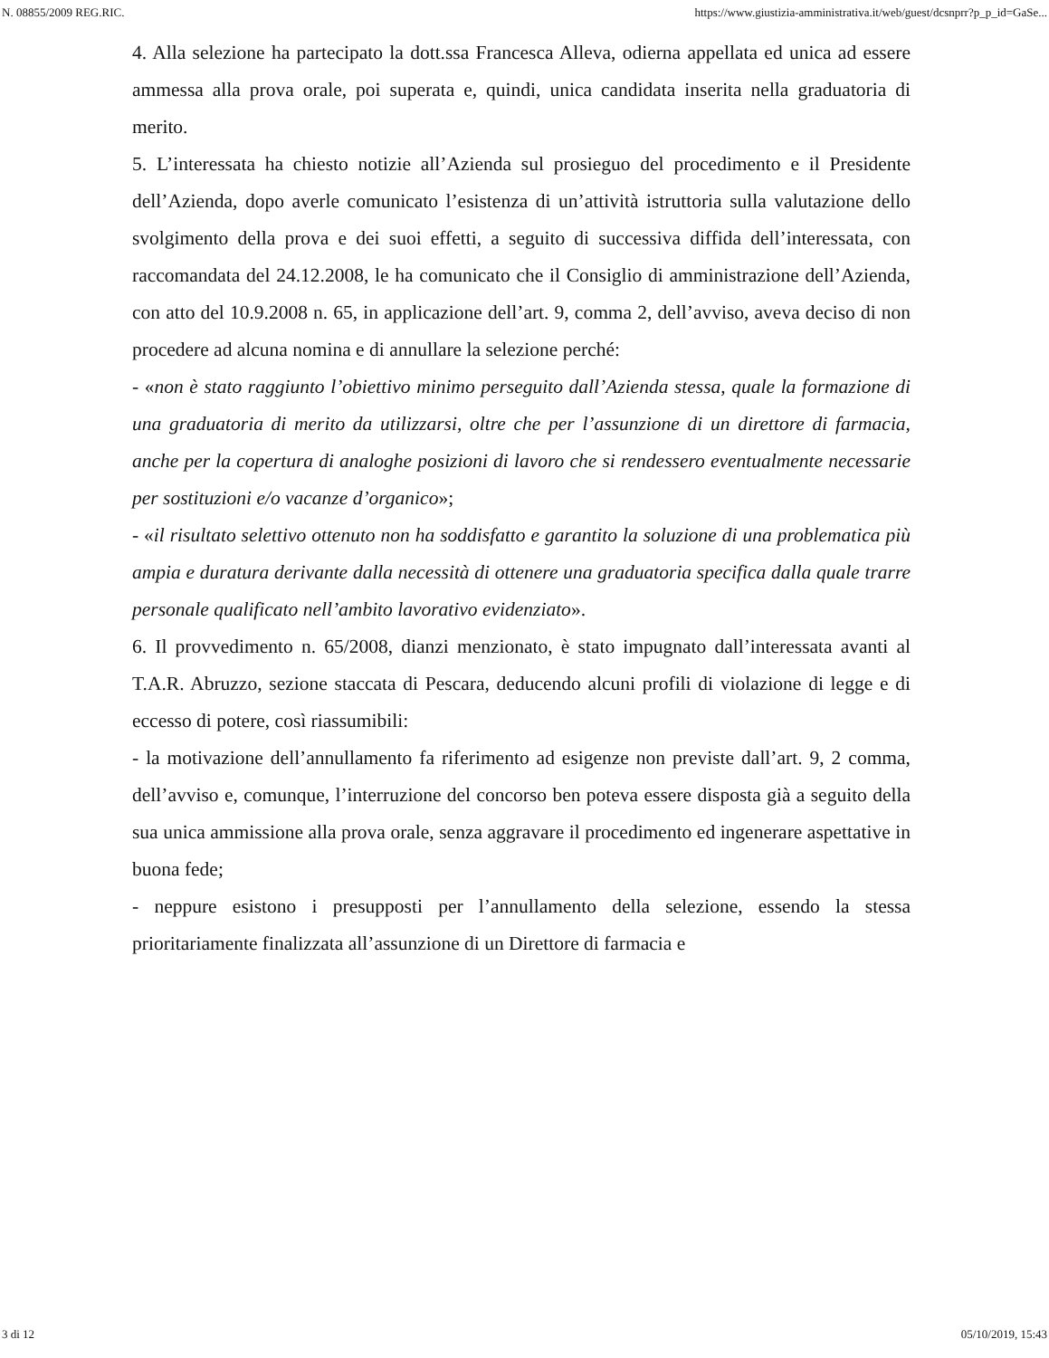N. 08855/2009 REG.RIC. https://www.giustizia-amministrativa.it/web/guest/dcsnprr?p_p_id=GaSe...
4. Alla selezione ha partecipato la dott.ssa Francesca Alleva, odierna appellata ed unica ad essere ammessa alla prova orale, poi superata e, quindi, unica candidata inserita nella graduatoria di merito.
5. L’interessata ha chiesto notizie all’Azienda sul prosieguo del procedimento e il Presidente dell’Azienda, dopo averle comunicato l’esistenza di un’attività istruttoria sulla valutazione dello svolgimento della prova e dei suoi effetti, a seguito di successiva diffida dell’interessata, con raccomandata del 24.12.2008, le ha comunicato che il Consiglio di amministrazione dell’Azienda, con atto del 10.9.2008 n. 65, in applicazione dell’art. 9, comma 2, dell’avviso, aveva deciso di non procedere ad alcuna nomina e di annullare la selezione perché:
- «non è stato raggiunto l’obiettivo minimo perseguito dall’Azienda stessa, quale la formazione di una graduatoria di merito da utilizzarsi, oltre che per l’assunzione di un direttore di farmacia, anche per la copertura di analoghe posizioni di lavoro che si rendessero eventualmente necessarie per sostituzioni e/o vacanze d’organico»;
- «il risultato selettivo ottenuto non ha soddisfatto e garantito la soluzione di una problematica più ampia e duratura derivante dalla necessità di ottenere una graduatoria specifica dalla quale trarre personale qualificato nell’ambito lavorativo evidenziato».
6. Il provvedimento n. 65/2008, dianzi menzionato, è stato impugnato dall’interessata avanti al T.A.R. Abruzzo, sezione staccata di Pescara, deducendo alcuni profili di violazione di legge e di eccesso di potere, così riassumibili:
- la motivazione dell’annullamento fa riferimento ad esigenze non previste dall’art. 9, 2 comma, dell’avviso e, comunque, l’interruzione del concorso ben poteva essere disposta già a seguito della sua unica ammissione alla prova orale, senza aggravare il procedimento ed ingenerare aspettative in buona fede;
- neppure esistono i presupposti per l’annullamento della selezione, essendo la stessa prioritariamente finalizzata all’assunzione di un Direttore di farmacia e
3 di 12 05/10/2019, 15:43